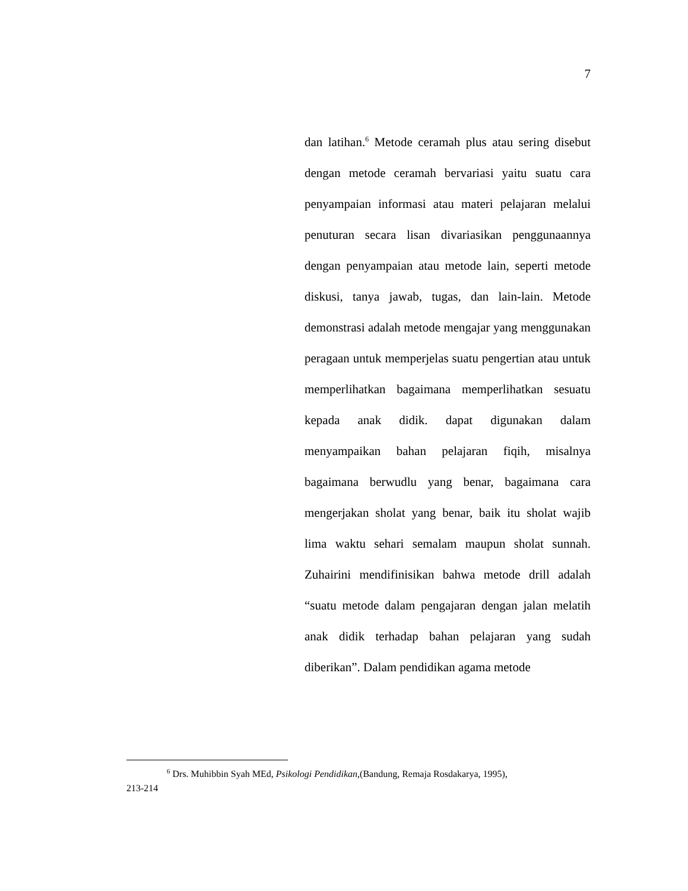7
dan latihan.<sup>6</sup> Metode ceramah plus atau sering disebut dengan metode ceramah bervariasi yaitu suatu cara penyampaian informasi atau materi pelajaran melalui penuturan secara lisan divariasikan penggunaannya dengan penyampaian atau metode lain, seperti metode diskusi, tanya jawab, tugas, dan lain-lain. Metode demonstrasi adalah metode mengajar yang menggunakan peragaan untuk memperjelas suatu pengertian atau untuk memperlihatkan bagaimana memperlihatkan sesuatu kepada anak didik. dapat digunakan dalam menyampaikan bahan pelajaran fiqih, misalnya bagaimana berwudlu yang benar, bagaimana cara mengerjakan sholat yang benar, baik itu sholat wajib lima waktu sehari semalam maupun sholat sunnah. Zuhairini mendifinisikan bahwa metode drill adalah “suatu metode dalam pengajaran dengan jalan melatih anak didik terhadap bahan pelajaran yang sudah diberikan”. Dalam pendidikan agama metode
<sup>6</sup> Drs. Muhibbin Syah MEd, Psikologi Pendidikan,(Bandung, Remaja Rosdakarya, 1995),
213-214